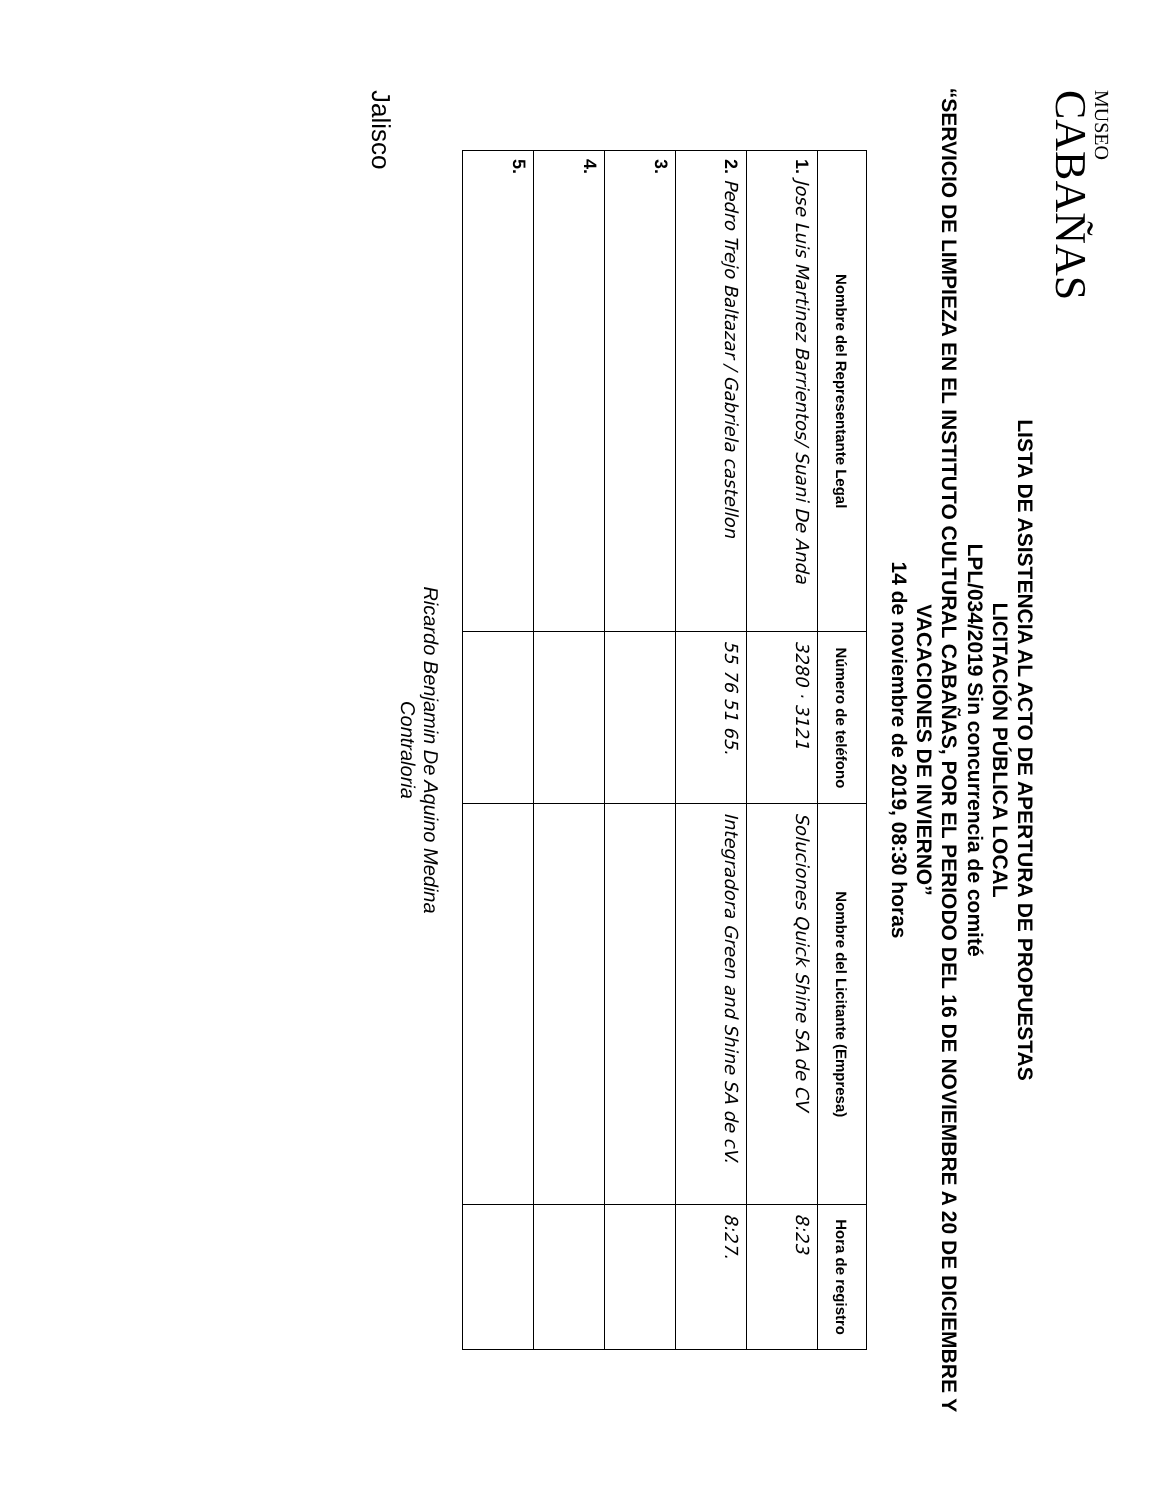MUSEO
CABAÑAS
LISTA DE ASISTENCIA AL ACTO DE APERTURA DE PROPUESTAS
LICITACIÓN PÚBLICA LOCAL
LPL/034/2019 Sin concurrencia de comité
“SERVICIO DE LIMPIEZA EN EL INSTITUTO CULTURAL CABAÑAS, POR EL PERIODO DEL 16 DE NOVIEMBRE A 20 DE DICIEMBRE Y VACACIONES DE INVIERNO”
14 de noviembre de 2019, 08:30 horas
| Nombre del Representante Legal | Número de teléfono | Nombre del Licitante (Empresa) | Hora de registro |
| --- | --- | --- | --- |
| 1. Jose Luis Martinez Barrientos/ Suani De Anda | 3280 · 3121 | Soluciones Quick Shine SA de CV | 8:23 |
| 2. Pedro Trejo Baltazar / Gabriela castellon | 55 76 51 65. | Integradora Green and Shine SA de cV. | 8:27. |
| 3. | | | |
| 4. | | | |
| 5. | | | |
Ricardo Benjamin De Aquino Medina
Contraloria
Jalisco